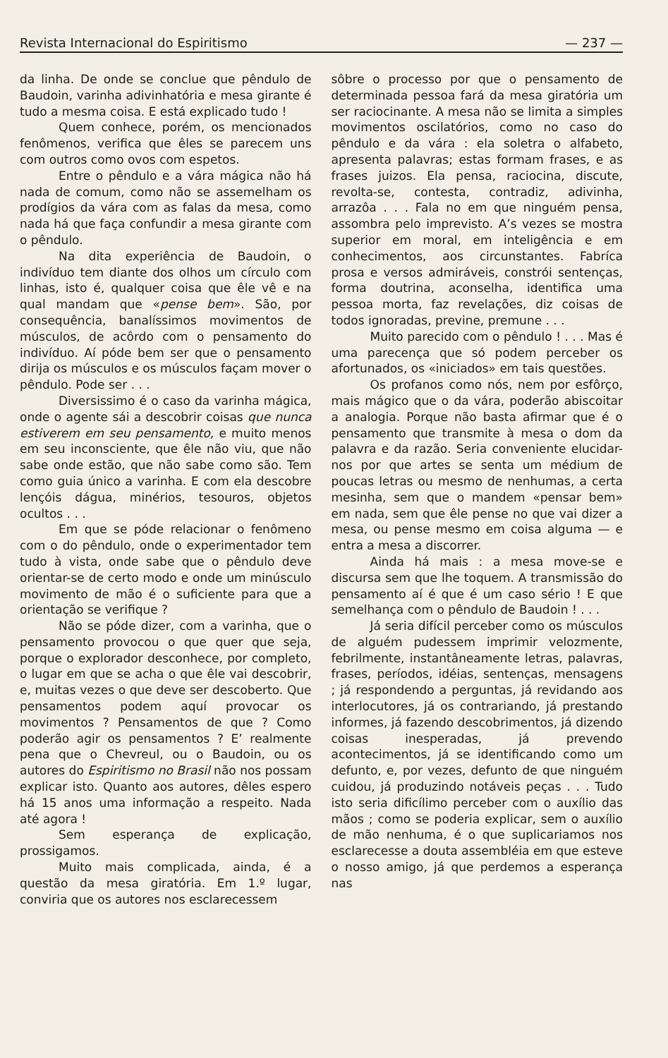Revista Internacional do Espiritismo — 237 —
da linha. De onde se conclue que pêndulo de Baudoin, varinha adivinhatória e mesa girante é tudo a mesma coisa. E está explicado tudo !
Quem conhece, porém, os mencionados fenômenos, verifica que êles se parecem uns com outros como ovos com espetos.
Entre o pêndulo e a vára mágica não há nada de comum, como não se assemelham os prodígios da vára com as falas da mesa, como nada há que faça confundir a mesa girante com o pêndulo.
Na dita experiência de Baudoin, o indivíduo tem diante dos olhos um círculo com linhas, isto é, qualquer coisa que êle vê e na qual mandam que «pense bem». São, por consequência, banalíssimos movimentos de músculos, de acôrdo com o pensamento do indivíduo. Aí póde bem ser que o pensamento dirija os músculos e os músculos façam mover o pêndulo. Pode ser . . .
Diversissimo é o caso da varinha mágica, onde o agente sái a descobrir coisas que nunca estiverem em seu pensamento, e muito menos em seu inconsciente, que êle não viu, que não sabe onde estão, que não sabe como são. Tem como guia único a varinha. E com ela descobre lençóis dágua, minérios, tesouros, objetos ocultos . . .
Em que se póde relacionar o fenômeno com o do pêndulo, onde o experimentador tem tudo à vista, onde sabe que o pêndulo deve orientar-se de certo modo e onde um minúsculo movimento de mão é o suficiente para que a orientação se verifique ?
Não se póde dizer, com a varinha, que o pensamento provocou o que quer que seja, porque o explorador desconhece, por completo, o lugar em que se acha o que êle vai descobrir, e, muitas vezes o que deve ser descoberto. Que pensamentos podem aquí provocar os movimentos ? Pensamentos de que ? Como poderão agir os pensamentos ? E’ realmente pena que o Chevreul, ou o Baudoin, ou os autores do Espiritismo no Brasil não nos possam explicar isto. Quanto aos autores, dêles espero há 15 anos uma informação a respeito. Nada até agora !
Sem esperança de explicação, prossigamos.
Muito mais complicada, ainda, é a questão da mesa giratória. Em 1.º lugar, conviria que os autores nos esclarecessem
sôbre o processo por que o pensamento de determinada pessoa fará da mesa giratória um ser raciocinante. A mesa não se limita a simples movimentos oscilatórios, como no caso do pêndulo e da vára : ela soletra o alfabeto, apresenta palavras; estas formam frases, e as frases juizos. Ela pensa, raciocina, discute, revolta-se, contesta, contradiz, adivinha, arrazôa . . . Fala no em que ninguém pensa, assombra pelo imprevisto. A’s vezes se mostra superior em moral, em inteligência e em conhecimentos, aos circunstantes. Fabríca prosa e versos admiráveis, constrói sentenças, forma doutrina, aconselha, identifica uma pessoa morta, faz revelações, diz coisas de todos ignoradas, previne, premune . . .
Muito parecido com o pêndulo ! . . . Mas é uma parecença que só podem perceber os afortunados, os «iniciados» em tais questões.
Os profanos como nós, nem por esfôrço, mais mágico que o da vára, poderão abiscoitar a analogia. Porque não basta afirmar que é o pensamento que transmite à mesa o dom da palavra e da razão. Seria conveniente elucidar-nos por que artes se senta um médium de poucas letras ou mesmo de nenhumas, a certa mesinha, sem que o mandem «pensar bem» em nada, sem que êle pense no que vai dizer a mesa, ou pense mesmo em coisa alguma — e entra a mesa a discorrer.
Ainda há mais : a mesa move-se e discursa sem que lhe toquem. A transmissão do pensamento aí é que é um caso sério ! E que semelhança com o pêndulo de Baudoin ! . . .
Já seria difícil perceber como os músculos de alguém pudessem imprimir velozmente, febrilmente, instantâneamente letras, palavras, frases, períodos, idéias, sentenças, mensagens ; já respondendo a perguntas, já revidando aos interlocutores, já os contrariando, já prestando informes, já fazendo descobrimentos, já dizendo coisas inesperadas, já prevendo acontecimentos, já se identificando como um defunto, e, por vezes, defunto de que ninguém cuidou, já produzindo notáveis peças . . . Tudo isto seria dificílimo perceber com o auxílio das mãos ; como se poderia explicar, sem o auxílio de mão nenhuma, é o que suplicariamos nos esclarecesse a douta assembléia em que esteve o nosso amigo, já que perdemos a esperança nas